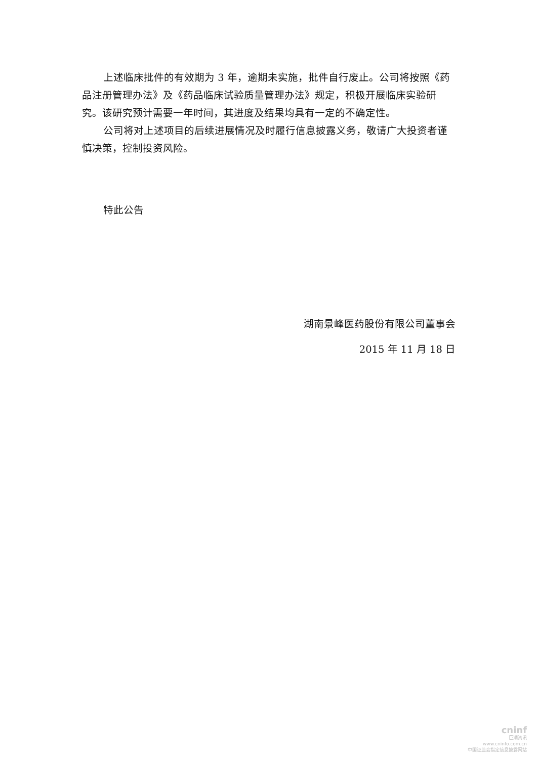上述临床批件的有效期为 3 年，逾期未实施，批件自行废止。公司将按照《药品注册管理办法》及《药品临床试验质量管理办法》规定，积极开展临床实验研究。该研究预计需要一年时间，其进度及结果均具有一定的不确定性。
公司将对上述项目的后续进展情况及时履行信息披露义务，敬请广大投资者谨慎决策，控制投资风险。
特此公告
湖南景峰医药股份有限公司董事会
2015 年 11 月 18 日
cninf
巨潮资讯
www.cninfo.com.cn
中国证监会指定信息披露网站